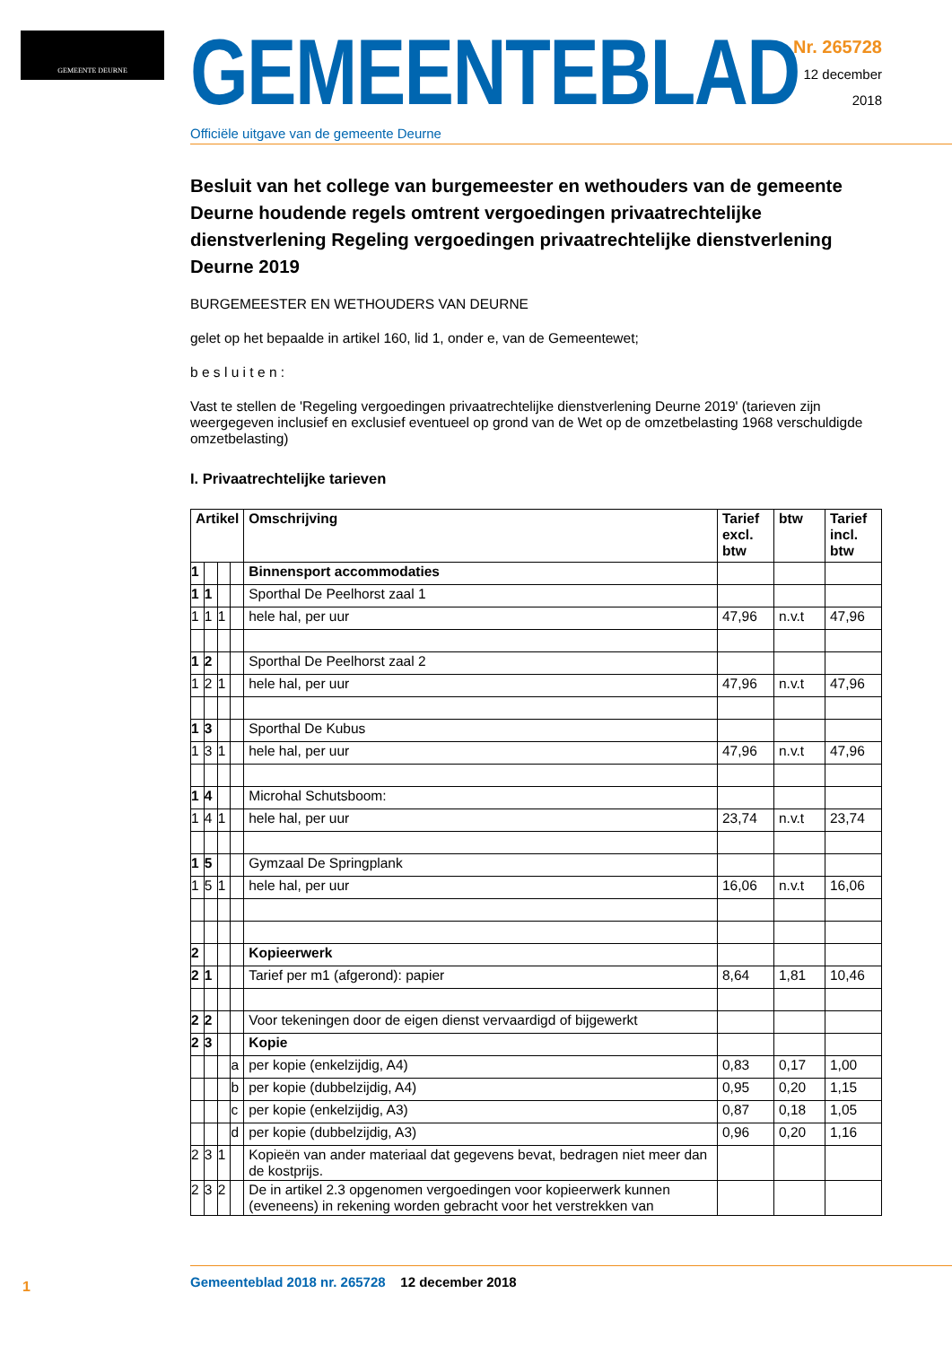GEMEENTE DEURNE
GEMEENTEBLAD
Officiële uitgave van de gemeente Deurne
Nr. 265728
12 december
2018
Besluit van het college van burgemeester en wethouders van de gemeente Deurne houdende regels omtrent vergoedingen privaatrechtelijke dienstverlening Regeling vergoedingen privaatrechtelijke dienstverlening Deurne 2019
BURGEMEESTER EN WETHOUDERS VAN DEURNE
gelet op het bepaalde in artikel 160, lid 1, onder e, van de Gemeentewet;
b e s l u i t e n :
Vast te stellen de 'Regeling vergoedingen privaatrechtelijke dienstverlening Deurne 2019' (tarieven zijn weergegeven inclusief en exclusief eventueel op grond van de Wet op de omzetbelasting 1968 verschuldigde omzetbelasting)
I. Privaatrechtelijke tarieven
| Artikel | | | | Omschrijving | Tarief excl. btw | btw | Tarief incl. btw |
| --- | --- | --- | --- | --- | --- | --- | --- |
| 1 | | | | Binnensport accommodaties | | | |
| 1 | 1 | | | Sporthal De Peelhorst zaal 1 | | | |
| 1 | 1 | 1 | | hele hal, per uur | 47,96 | n.v.t | 47,96 |
| 1 | 2 | | | Sporthal De Peelhorst zaal 2 | | | |
| 1 | 2 | 1 | | hele hal, per uur | 47,96 | n.v.t | 47,96 |
| 1 | 3 | | | Sporthal De Kubus | | | |
| 1 | 3 | 1 | | hele hal, per uur | 47,96 | n.v.t | 47,96 |
| 1 | 4 | | | Microhal Schutsboom: | | | |
| 1 | 4 | 1 | | hele hal, per uur | 23,74 | n.v.t | 23,74 |
| 1 | 5 | | | Gymzaal De Springplank | | | |
| 1 | 5 | 1 | | hele hal, per uur | 16,06 | n.v.t | 16,06 |
| 2 | | | | Kopieerwerk | | | |
| 2 | 1 | | | Tarief per m1 (afgerond): papier | 8,64 | 1,81 | 10,46 |
| 2 | 2 | | | Voor tekeningen door de eigen dienst vervaardigd of bijgewerkt | | | |
| 2 | 3 | | | Kopie | | | |
| | | | a | per kopie (enkelzijdig, A4) | 0,83 | 0,17 | 1,00 |
| | | | b | per kopie (dubbelzijdig, A4) | 0,95 | 0,20 | 1,15 |
| | | | c | per kopie (enkelzijdig, A3) | 0,87 | 0,18 | 1,05 |
| | | | d | per kopie (dubbelzijdig, A3) | 0,96 | 0,20 | 1,16 |
| 2 | 3 | 1 | | Kopieën van ander materiaal dat gegevens bevat, bedragen niet meer dan de kostprijs. | | | |
| 2 | 3 | 2 | | De in artikel 2.3 opgenomen vergoedingen voor kopieerwerk kunnen (eveneens) in rekening worden gebracht voor het verstrekken van | | | |
1
Gemeenteblad 2018 nr. 265728 12 december 2018